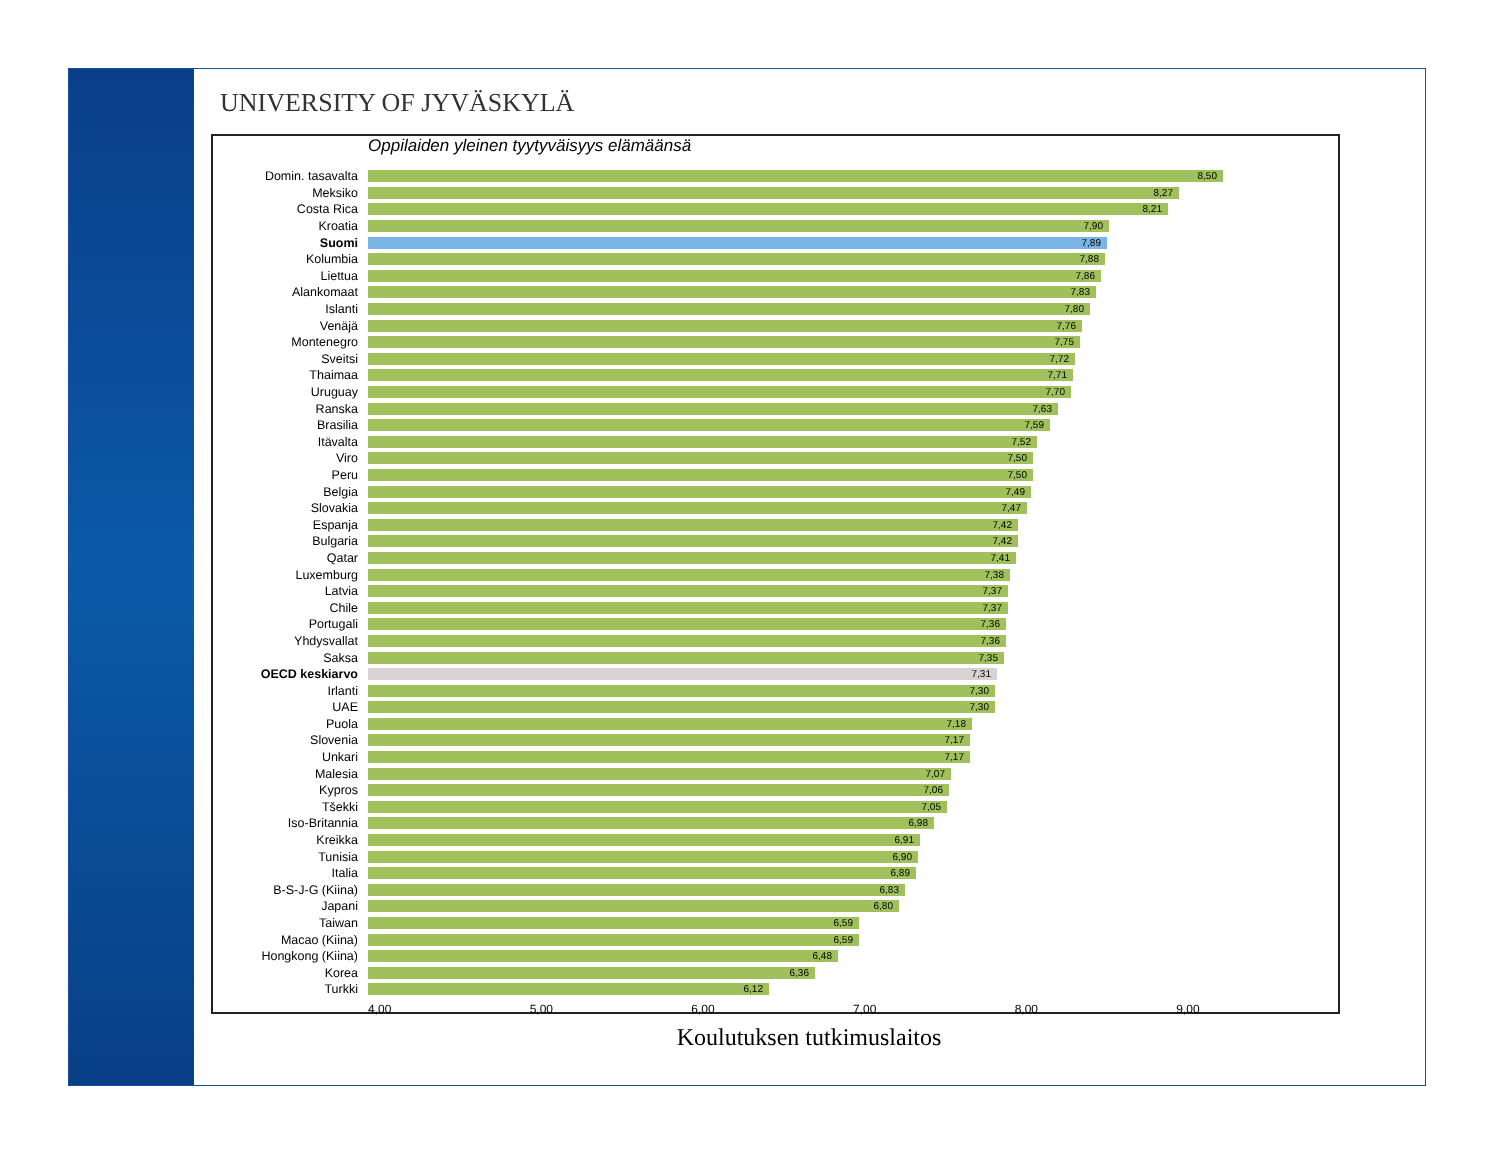UNIVERSITY OF JYVÄSKYLÄ
Oppilaiden yleinen tyytyväisyys elämäänsä
Domin. tasavalta
8,50
Meksiko
8,27
Costa Rica
8,21
Kroatia
7,90
Suomi
7,89
Kolumbia
7,88
Liettua
7,86
Alankomaat
7,83
Islanti
7,80
Venäjä
7,76
Montenegro
7,75
Sveitsi
7,72
Thaimaa
7,71
Uruguay
7,70
Ranska
7,63
Brasilia
7,59
Itävalta
7,52
Viro
7,50
Peru
7,50
Belgia
7,49
Slovakia
7,47
Espanja
7,42
Bulgaria
7,42
Qatar
7,41
Luxemburg
7,38
Latvia
7,37
Chile
7,37
Portugali
7,36
Yhdysvallat
7,36
Saksa
7,35
OECD keskiarvo
7,31
Irlanti
7,30
UAE
7,30
Puola
7,18
Slovenia
7,17
Unkari
7,17
Malesia
7,07
Kypros
7,06
Tšekki
7,05
Iso-Britannia
6,98
Kreikka
6,91
Tunisia
6,90
Italia
6,89
B-S-J-G (Kiina)
6,83
Japani
6,80
Taiwan
6,59
Macao (Kiina)
6,59
Hongkong (Kiina)
6,48
Korea
6,36
Turkki
6,12
4,00 5,00 6,00 7,00 8,00 9,00
Koulutuksen tutkimuslaitos